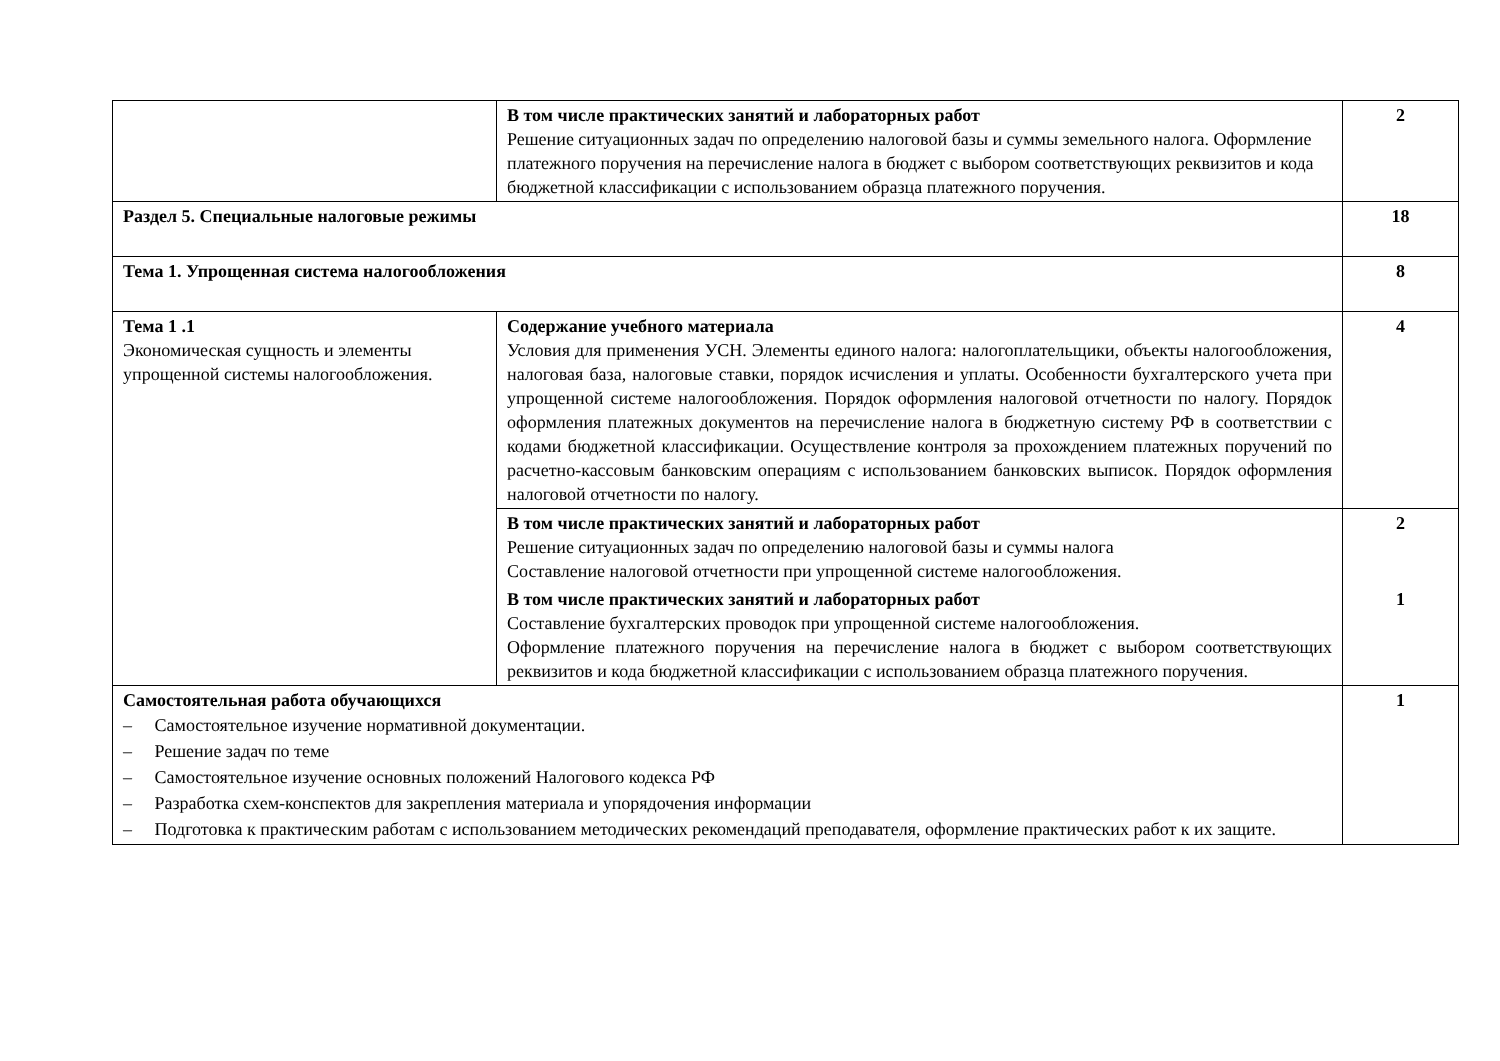| | В том числе практических занятий и лабораторных работ Решение ситуационных задач по определению налоговой базы и суммы земельного налога. Оформление платежного поручения на перечисление налога в бюджет с выбором соответствующих реквизитов и кода бюджетной классификации с использованием образца платежного поручения. | 2 |
| Раздел 5. Специальные налоговые режимы | | 18 |
| Тема 1. Упрощенная система налогообложения | | 8 |
| Тема 1 .1 Экономическая сущность и элементы упрощенной системы налогообложения. | Содержание учебного материала Условия для применения УСН. Элементы единого налога: налогоплательщики, объекты налогообложения, налоговая база, налоговые ставки, порядок исчисления и уплаты. Особенности бухгалтерского учета при упрощенной системе налогообложения. Порядок оформления налоговой отчетности по налогу. Порядок оформления платежных документов на перечисление налога в бюджетную систему РФ в соответствии с кодами бюджетной классификации. Осуществление контроля за прохождением платежных поручений по расчетно-кассовым банковским операциям с использованием банковских выписок. Порядок оформления налоговой отчетности по налогу. | 4 |
| | В том числе практических занятий и лабораторных работ Решение ситуационных задач по определению налоговой базы и суммы налога Составление налоговой отчетности при упрощенной системе налогообложения. | 2 |
| | В том числе практических занятий и лабораторных работ Составление бухгалтерских проводок при упрощенной системе налогообложения. Оформление платежного поручения на перечисление налога в бюджет с выбором соответствующих реквизитов и кода бюджетной классификации с использованием образца платежного поручения. | 1 |
| Самостоятельная работа обучающихся – Самостоятельное изучение нормативной документации. – Решение задач по теме – Самостоятельное изучение основных положений Налогового кодекса РФ – Разработка схем-конспектов для закрепления материала и упорядочения информации – Подготовка к практическим работам с использованием методических рекомендаций преподавателя, оформление практических работ к их защите. | | 1 |